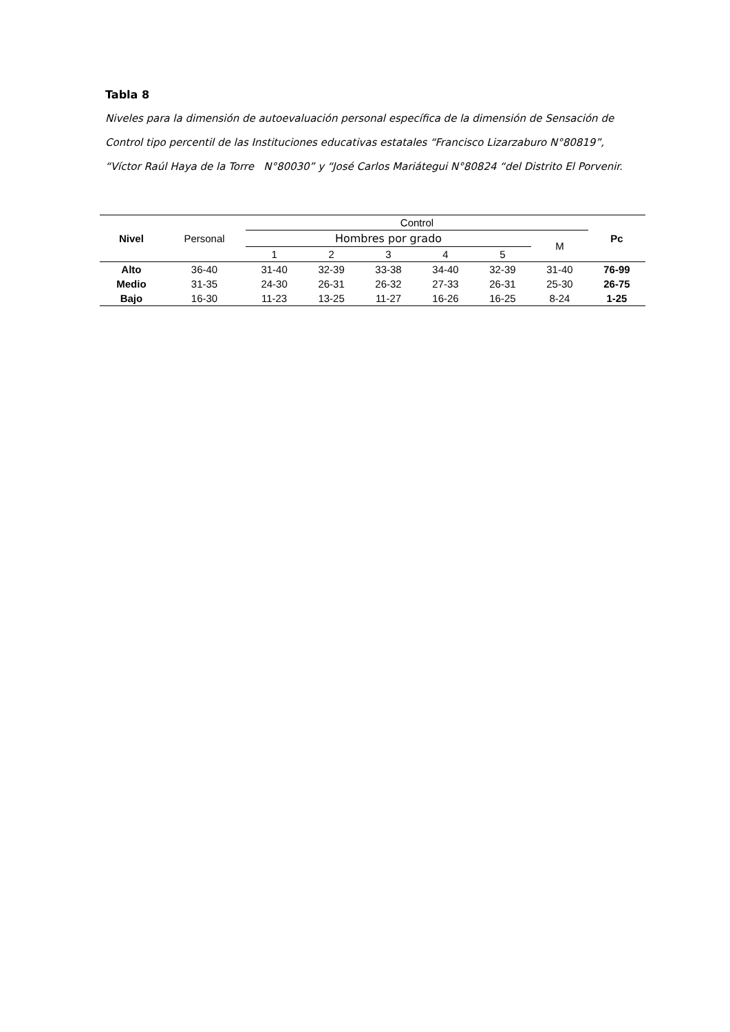Tabla 8
Niveles para la dimensión de autoevaluación personal específica de la dimensión de Sensación de Control tipo percentil de las Instituciones educativas estatales “Francisco Lizarzaburo N°80819”, “Víctor Raúl Haya de la Torre N°80030” y “José Carlos Mariátegui N°80824 “del Distrito El Porvenir.
| Nivel | Personal | Control | | | | | | Pc |
| --- | --- | --- | --- | --- | --- | --- | --- | --- |
| | | Hombres por grado | | | | | M | |
| | | 1 | 2 | 3 | 4 | 5 | | |
| Alto | 36-40 | 31-40 | 32-39 | 33-38 | 34-40 | 32-39 | 31-40 | 76-99 |
| Medio | 31-35 | 24-30 | 26-31 | 26-32 | 27-33 | 26-31 | 25-30 | 26-75 |
| Bajo | 16-30 | 11-23 | 13-25 | 11-27 | 16-26 | 16-25 | 8-24 | 1-25 |